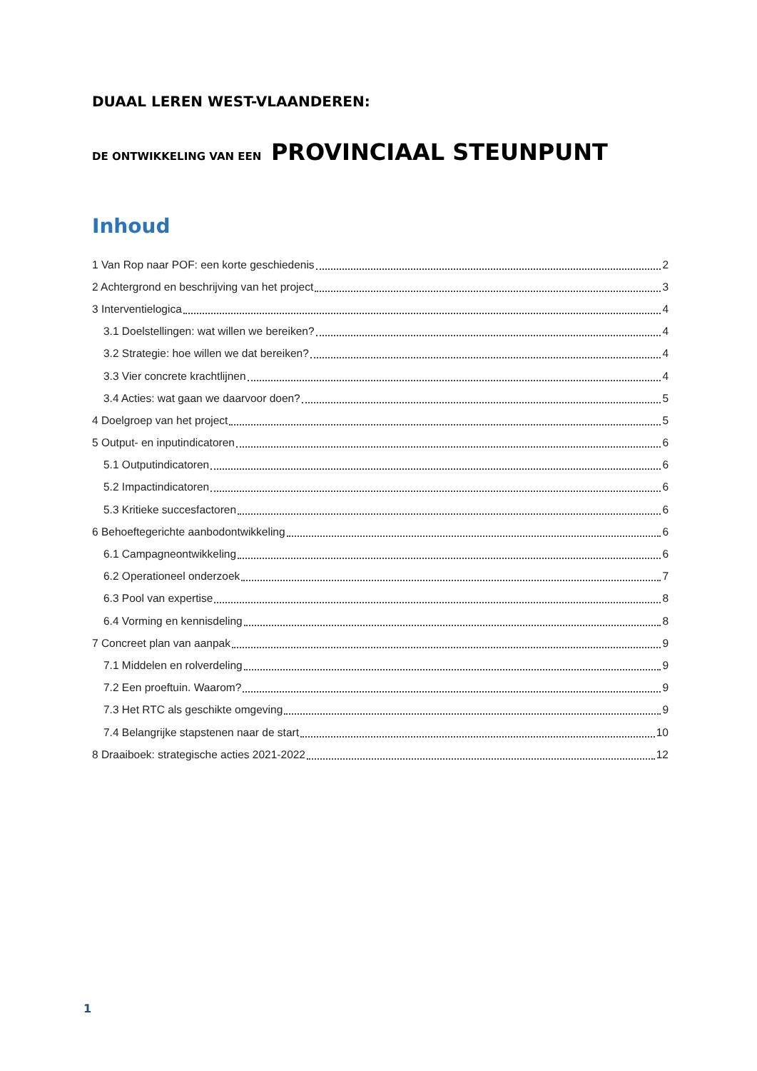DUAAL LEREN WEST-VLAANDEREN:
DE ONTWIKKELING VAN EEN PROVINCIAAL STEUNPUNT
Inhoud
1 Van Rop naar POF: een korte geschiedenis 2
2 Achtergrond en beschrijving van het project 3
3 Interventielogica 4
3.1 Doelstellingen: wat willen we bereiken? 4
3.2 Strategie: hoe willen we dat bereiken? 4
3.3 Vier concrete krachtlijnen 4
3.4 Acties: wat gaan we daarvoor doen? 5
4 Doelgroep van het project 5
5 Output- en inputindicatoren 6
5.1 Outputindicatoren 6
5.2 Impactindicatoren 6
5.3 Kritieke succesfactoren 6
6 Behoeftegerichte aanbodontwikkeling 6
6.1 Campagneontwikkeling 6
6.2 Operationeel onderzoek 7
6.3 Pool van expertise 8
6.4 Vorming en kennisdeling 8
7 Concreet plan van aanpak 9
7.1 Middelen en rolverdeling 9
7.2 Een proeftuin. Waarom? 9
7.3 Het RTC als geschikte omgeving 9
7.4 Belangrijke stapstenen naar de start 10
8 Draaiboek: strategische acties 2021-2022 12
1